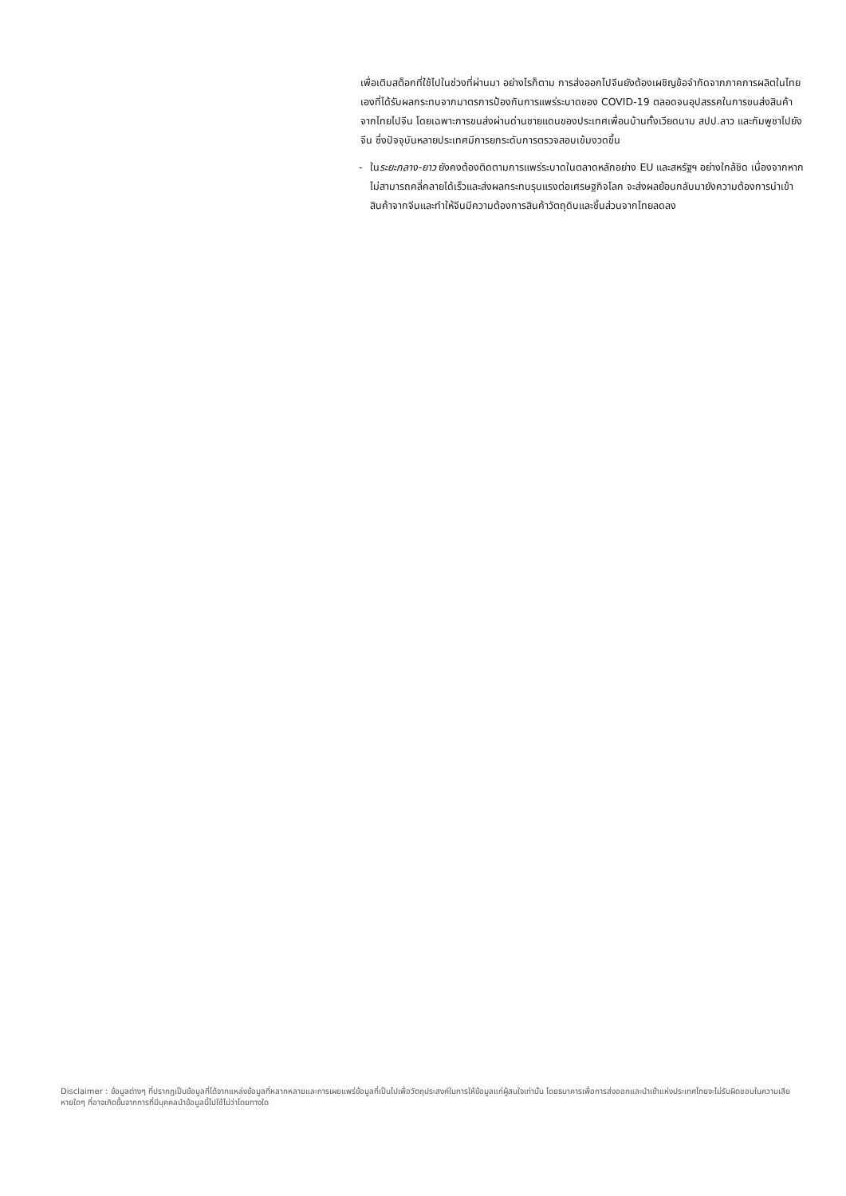เพื่อเติมสต็อกที่ใช้ไปในช่วงที่ผ่านมา อย่างไรก็ตาม การส่งออกไปจีนยังต้องเผชิญข้อจำกัดจากภาคการผลิตในไทยเองที่ได้รับผลกระทบจากมาตรการป้องกันการแพร่ระบาดของ COVID-19 ตลอดจนอุปสรรคในการขนส่งสินค้าจากไทยไปจีน โดยเฉพาะการขนส่งผ่านด่านชายแดนของประเทศเพื่อนบ้านทั้งเวียดนาม สปป.ลาว และกัมพูชาไปยังจีน ซึ่งปัจจุบันหลายประเทศมีการยกระดับการตรวจสอบเข้มงวดขึ้น
- ในระยะกลาง-ยาว ยังคงต้องติดตามการแพร่ระบาดในตลาดหลักอย่าง EU และสหรัฐฯ อย่างใกล้ชิด เนื่องจากหากไม่สามารถคลี่คลายได้เร็วและส่งผลกระทบรุนแรงต่อเศรษฐกิจโลก จะส่งผลย้อนกลับมายังความต้องการนำเข้าสินค้าจากจีนและทำให้จีนมีความต้องการสินค้าวัตถุดิบและชิ้นส่วนจากไทยลดลง
Disclaimer : ข้อมูลต่างๆ ที่ปรากฏเป็นข้อมูลที่ได้จากแหล่งข้อมูลที่หลากหลายและการเผยแพร่ข้อมูลที่เป็นไปเพื่อวัตถุประสงค์ในการให้ข้อมูลแก่ผู้สนใจเท่านั้น โดยธนาคารเพื่อการส่งออกและนำเข้าแห่งประเทศไทยจะไม่รับผิดชอบในความเสียหายใดๆ ที่อาจเกิดขึ้นจากการที่มีบุคคลนำข้อมูลนี้ไปใช้ไม่ว่าโดยทางใด